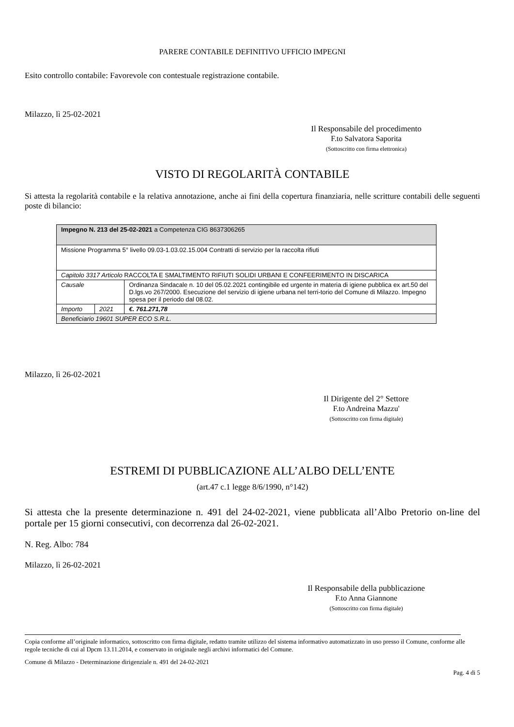PARERE CONTABILE DEFINITIVO UFFICIO IMPEGNI
Esito controllo contabile: Favorevole con contestuale registrazione contabile.
Milazzo, lì 25-02-2021
Il Responsabile del procedimento
F.to Salvatora Saporita
(Sottoscritto con firma elettronica)
VISTO DI REGOLARITÀ CONTABILE
Si attesta la regolarità contabile e la relativa annotazione, anche ai fini della copertura finanziaria, nelle scritture contabili delle seguenti poste di bilancio:
| Impegno N. 213 del 25-02-2021 a Competenza CIG 8637306265 | | |
| Missione Programma 5° livello 09.03-1.03.02.15.004 Contratti di servizio per la raccolta rifiuti | | |
| Capitolo 3317 Articolo RACCOLTA E SMALTIMENTO RIFIUTI SOLIDI URBANI E CONFEERIMENTO IN DISCARICA | | |
| Causale | | Ordinanza Sindacale n. 10 del 05.02.2021 contingibile ed urgente in materia di igiene pubblica ex art.50 del D.lgs.vo 267/2000. Esecuzione del servizio di igiene urbana nel terri-torio del Comune di Milazzo. Impegno spesa per il periodo dal 08.02. |
| Importo | 2021 | €. 761.271,78 |
| Beneficiario 19601 SUPER ECO S.R.L. | | |
Milazzo, lì 26-02-2021
Il Dirigente del 2° Settore
F.to Andreina Mazzu'
(Sottoscritto con firma digitale)
ESTREMI DI PUBBLICAZIONE ALL’ALBO DELL’ENTE
(art.47 c.1 legge 8/6/1990, n°142)
Si attesta che la presente determinazione n. 491 del 24-02-2021, viene pubblicata all’Albo Pretorio on-line del portale per 15 giorni consecutivi, con decorrenza dal 26-02-2021.
N. Reg. Albo: 784
Milazzo, lì 26-02-2021
Il Responsabile della pubblicazione
F.to Anna Giannone
(Sottoscritto con firma digitale)
Copia conforme all’originale informatico, sottoscritto con firma digitale, redatto tramite utilizzo del sistema informativo automatizzato in uso presso il Comune, conforme alle regole tecniche di cui al Dpcm 13.11.2014, e conservato in originale negli archivi informatici del Comune.
Comune di Milazzo - Determinazione dirigenziale n. 491 del 24-02-2021
Pag. 4 di 5